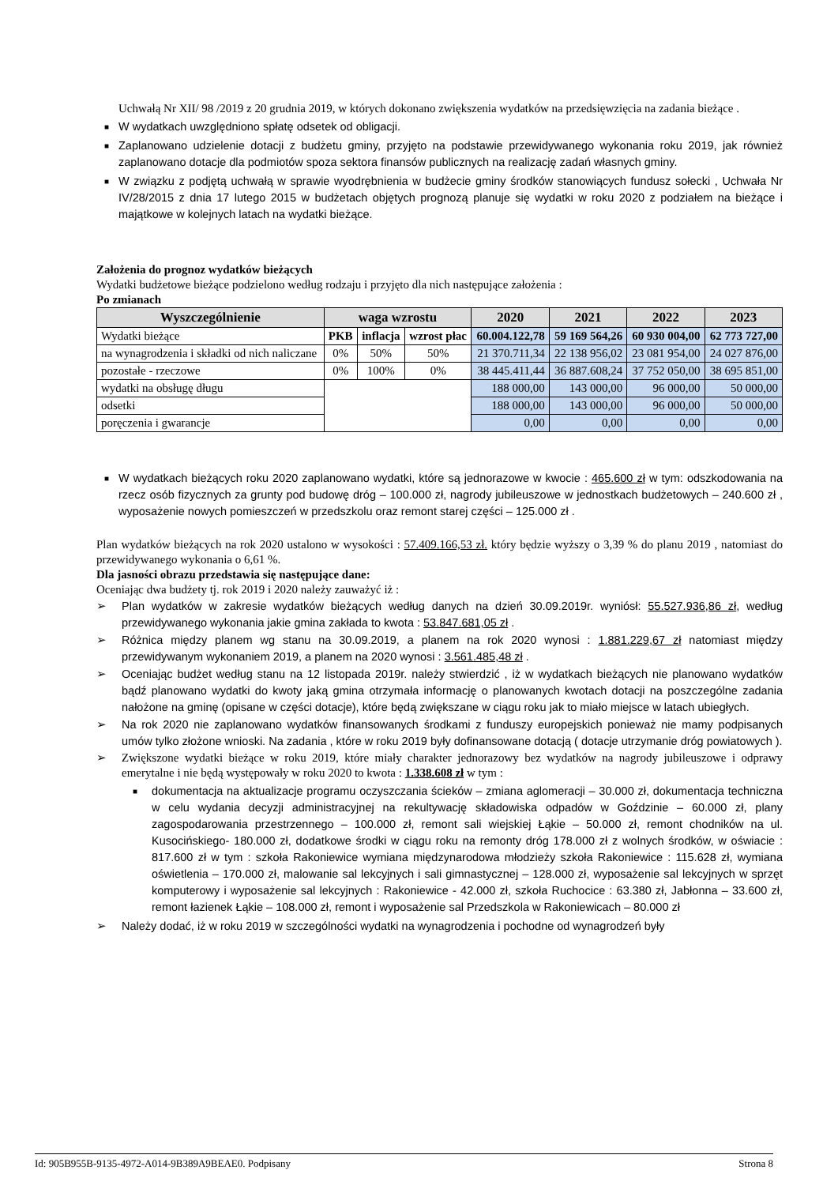Uchwałą Nr XII/ 98 /2019 z 20 grudnia 2019, w których dokonano zwiększenia wydatków na przedsięwzięcia na zadania bieżące .
■ W wydatkach uwzględniono spłatę odsetek od obligacji.
■ Zaplanowano udzielenie dotacji z budżetu gminy, przyjęto na podstawie przewidywanego wykonania roku 2019, jak również zaplanowano dotacje dla podmiotów spoza sektora finansów publicznych na realizację zadań własnych gminy.
■ W związku z podjętą uchwałą w sprawie wyodrębnienia w budżecie gminy środków stanowiących fundusz sołecki , Uchwała Nr IV/28/2015 z dnia 17 lutego 2015 w budżetach objętych prognozą planuje się wydatki w roku 2020 z podziałem na bieżące i majątkowe w kolejnych latach na wydatki bieżące.
Założenia do prognoz wydatków bieżących
Wydatki budżetowe bieżące podzielono według rodzaju i przyjęto dla nich następujące założenia :
Po zmianach
| Wyszczególnienie | waga wzrostu | | | 2020 | 2021 | 2022 | 2023 |
| --- | --- | --- | --- | --- | --- | --- | --- |
| Wydatki bieżące | PKB | inflacja | wzrost płac | 60.004.122,78 | 59 169 564,26 | 60 930 004,00 | 62 773 727,00 |
| na wynagrodzenia i składki od nich naliczane | 0% | 50% | 50% | 21 370.711,34 | 22 138 956,02 | 23 081 954,00 | 24 027 876,00 |
| pozostałe - rzeczowe | 0% | 100% | 0% | 38 445.411,44 | 36 887.608,24 | 37 752 050,00 | 38 695 851,00 |
| wydatki na obsługę długu | | | | 188 000,00 | 143 000,00 | 96 000,00 | 50 000,00 |
| odsetki | | | | 188 000,00 | 143 000,00 | 96 000,00 | 50 000,00 |
| poręczenia i gwarancje | | | | 0,00 | 0,00 | 0,00 | 0,00 |
■ W wydatkach bieżących roku 2020 zaplanowano wydatki, które są jednorazowe w kwocie : 465.600 zł w tym: odszkodowania na rzecz osób fizycznych za grunty pod budowę dróg – 100.000 zł, nagrody jubileuszowe w jednostkach budżetowych – 240.600 zł , wyposażenie nowych pomieszczeń w przedszkolu oraz remont starej części – 125.000 zł .
Plan wydatków bieżących na rok 2020 ustalono w wysokości : 57.409.166,53 zł. który będzie wyższy o 3,39 % do planu 2019 , natomiast do przewidywanego wykonania o 6,61 %.
Dla jasności obrazu przedstawia się następujące dane:
Oceniając dwa budżety tj. rok 2019 i 2020 należy zauważyć iż :
➢ Plan wydatków w zakresie wydatków bieżących według danych na dzień 30.09.2019r. wyniósł: 55.527.936,86 zł, według przewidywanego wykonania jakie gmina zakłada to kwota : 53.847.681,05 zł .
➢ Różnica między planem wg stanu na 30.09.2019, a planem na rok 2020 wynosi : 1.881.229,67 zł natomiast między przewidywanym wykonaniem 2019, a planem na 2020 wynosi : 3.561.485,48 zł .
➢ Oceniając budżet według stanu na 12 listopada 2019r. należy stwierdzić , iż w wydatkach bieżących nie planowano wydatków bądź planowano wydatki do kwoty jaką gmina otrzymała informację o planowanych kwotach dotacji na poszczególne zadania nałożone na gminę (opisane w części dotacje), które będą zwiększane w ciągu roku jak to miało miejsce w latach ubiegłych.
➢ Na rok 2020 nie zaplanowano wydatków finansowanych środkami z funduszy europejskich ponieważ nie mamy podpisanych umów tylko złożone wnioski. Na zadania , które w roku 2019 były dofinansowane dotacją ( dotacje utrzymanie dróg powiatowych ).
➢ Zwiększone wydatki bieżące w roku 2019, które miały charakter jednorazowy bez wydatków na nagrody jubileuszowe i odprawy emerytalne i nie będą występowały w roku 2020 to kwota : 1.338.608 zł w tym :
■ dokumentacja na aktualizacje programu oczyszczania ścieków – zmiana aglomeracji – 30.000 zł, dokumentacja techniczna w celu wydania decyzji administracyjnej na rekultywację składowiska odpadów w Goździnie – 60.000 zł, plany zagospodarowania przestrzennego – 100.000 zł, remont sali wiejskiej Łąkie – 50.000 zł, remont chodników na ul. Kusocińskiego- 180.000 zł, dodatkowe środki w ciągu roku na remonty dróg 178.000 zł z wolnych środków, w oświacie : 817.600 zł w tym : szkoła Rakoniewice wymiana międzynarodowa młodzieży szkoła Rakoniewice : 115.628 zł, wymiana oświetlenia – 170.000 zł, malowanie sal lekcyjnych i sali gimnastycznej – 128.000 zł, wyposażenie sal lekcyjnych w sprzęt komputerowy i wyposażenie sal lekcyjnych : Rakoniewice - 42.000 zł, szkoła Ruchocice : 63.380 zł, Jabłonna – 33.600 zł, remont łazienek Łąkie – 108.000 zł, remont i wyposażenie sal Przedszkola w Rakoniewicach – 80.000 zł
➢ Należy dodać, iż w roku 2019 w szczególności wydatki na wynagrodzenia i pochodne od wynagrodzeń były
Id: 905B955B-9135-4972-A014-9B389A9BEAE0. Podpisany Strona 8